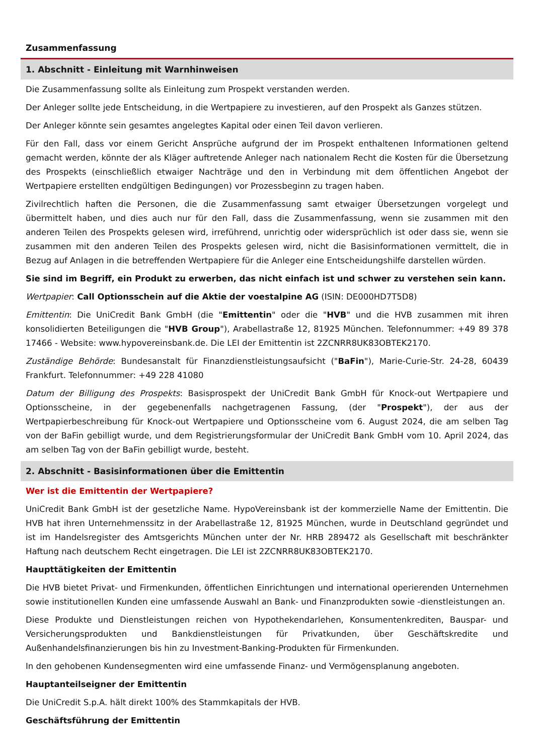Zusammenfassung
1. Abschnitt - Einleitung mit Warnhinweisen
Die Zusammenfassung sollte als Einleitung zum Prospekt verstanden werden.
Der Anleger sollte jede Entscheidung, in die Wertpapiere zu investieren, auf den Prospekt als Ganzes stützen.
Der Anleger könnte sein gesamtes angelegtes Kapital oder einen Teil davon verlieren.
Für den Fall, dass vor einem Gericht Ansprüche aufgrund der im Prospekt enthaltenen Informationen geltend gemacht werden, könnte der als Kläger auftretende Anleger nach nationalem Recht die Kosten für die Übersetzung des Prospekts (einschließlich etwaiger Nachträge und den in Verbindung mit dem öffentlichen Angebot der Wertpapiere erstellten endgültigen Bedingungen) vor Prozessbeginn zu tragen haben.
Zivilrechtlich haften die Personen, die die Zusammenfassung samt etwaiger Übersetzungen vorgelegt und übermittelt haben, und dies auch nur für den Fall, dass die Zusammenfassung, wenn sie zusammen mit den anderen Teilen des Prospekts gelesen wird, irreführend, unrichtig oder widersprüchlich ist oder dass sie, wenn sie zusammen mit den anderen Teilen des Prospekts gelesen wird, nicht die Basisinformationen vermittelt, die in Bezug auf Anlagen in die betreffenden Wertpapiere für die Anleger eine Entscheidungshilfe darstellen würden.
Sie sind im Begriff, ein Produkt zu erwerben, das nicht einfach ist und schwer zu verstehen sein kann.
Wertpapier: Call Optionsschein auf die Aktie der voestalpine AG (ISIN: DE000HD7T5D8)
Emittentin: Die UniCredit Bank GmbH (die "Emittentin" oder die "HVB" und die HVB zusammen mit ihren konsolidierten Beteiligungen die "HVB Group"), Arabellastraße 12, 81925 München. Telefonnummer: +49 89 378 17466 - Website: www.hypovereinsbank.de. Die LEI der Emittentin ist 2ZCNRR8UK83OBTEK2170.
Zuständige Behörde: Bundesanstalt für Finanzdienstleistungsaufsicht ("BaFin"), Marie-Curie-Str. 24-28, 60439 Frankfurt. Telefonnummer: +49 228 41080
Datum der Billigung des Prospekts: Basisprospekt der UniCredit Bank GmbH für Knock-out Wertpapiere und Optionsscheine, in der gegebenenfalls nachgetragenen Fassung, (der "Prospekt"), der aus der Wertpapierbeschreibung für Knock-out Wertpapiere und Optionsscheine vom 6. August 2024, die am selben Tag von der BaFin gebilligt wurde, und dem Registrierungsformular der UniCredit Bank GmbH vom 10. April 2024, das am selben Tag von der BaFin gebilligt wurde, besteht.
2. Abschnitt - Basisinformationen über die Emittentin
Wer ist die Emittentin der Wertpapiere?
UniCredit Bank GmbH ist der gesetzliche Name. HypoVereinsbank ist der kommerzielle Name der Emittentin. Die HVB hat ihren Unternehmenssitz in der Arabellastraße 12, 81925 München, wurde in Deutschland gegründet und ist im Handelsregister des Amtsgerichts München unter der Nr. HRB 289472 als Gesellschaft mit beschränkter Haftung nach deutschem Recht eingetragen. Die LEI ist 2ZCNRR8UK83OBTEK2170.
Haupttätigkeiten der Emittentin
Die HVB bietet Privat- und Firmenkunden, öffentlichen Einrichtungen und international operierenden Unternehmen sowie institutionellen Kunden eine umfassende Auswahl an Bank- und Finanzprodukten sowie -dienstleistungen an.
Diese Produkte und Dienstleistungen reichen von Hypothekendarlehen, Konsumentenkrediten, Bauspar- und Versicherungsprodukten und Bankdienstleistungen für Privatkunden, über Geschäftskredite und Außenhandelsfinanzierungen bis hin zu Investment-Banking-Produkten für Firmenkunden.
In den gehobenen Kundensegmenten wird eine umfassende Finanz- und Vermögensplanung angeboten.
Hauptanteilseigner der Emittentin
Die UniCredit S.p.A. hält direkt 100% des Stammkapitals der HVB.
Geschäftsführung der Emittentin